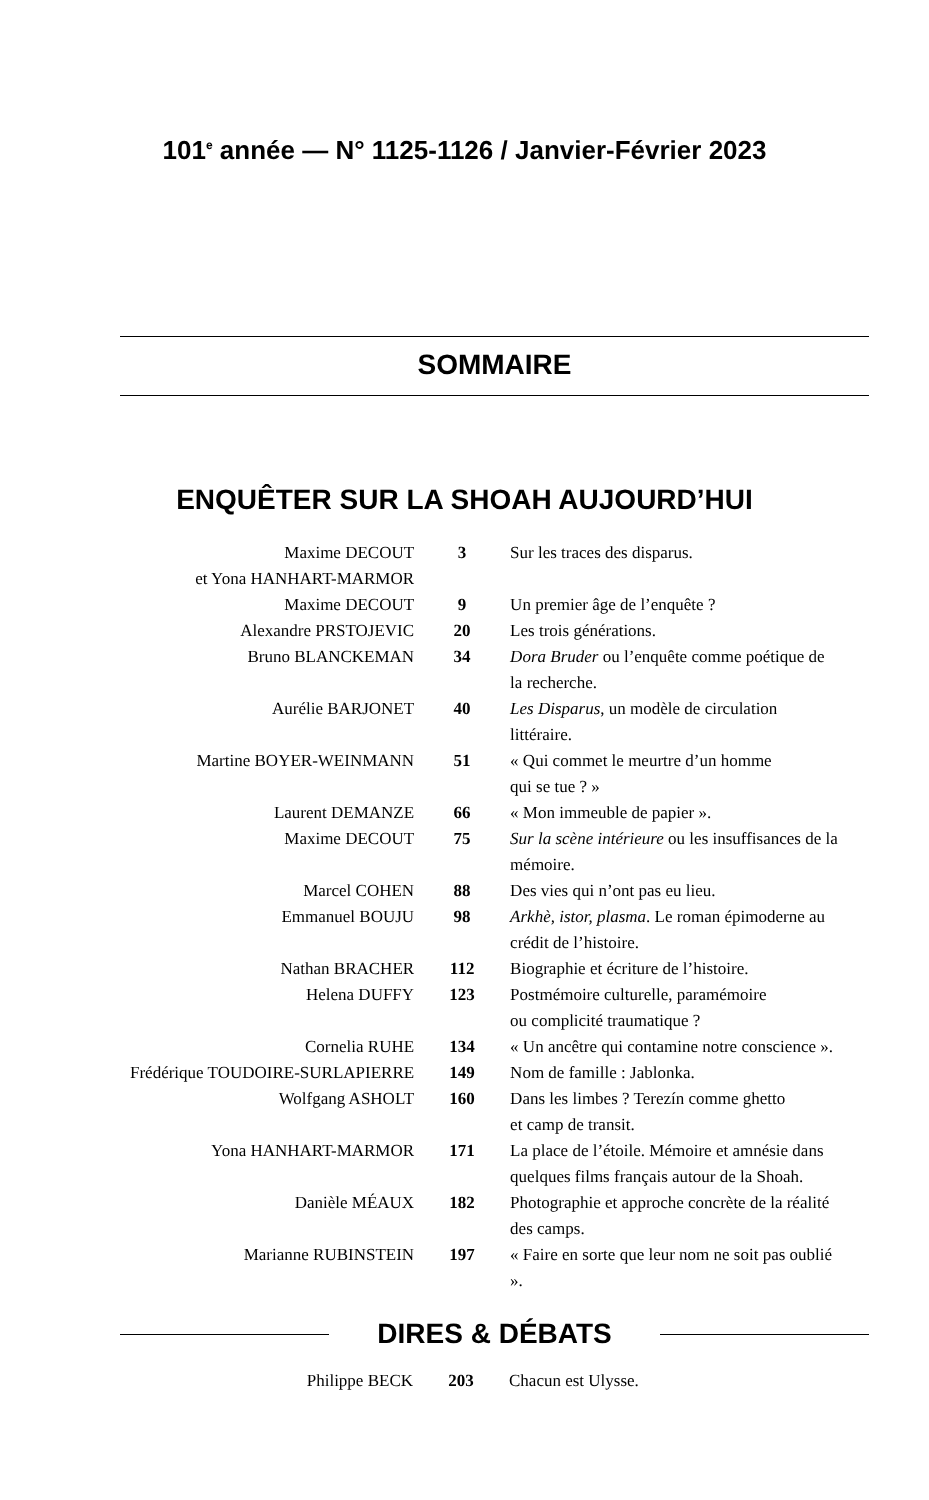101<sup>e</sup> année — N° 1125-1126 / Janvier-Février 2023
SOMMAIRE
ENQUÊTER SUR LA SHOAH AUJOURD’HUI
| Maxime DECOUT et Yona HANHART-MARMOR | 3 | Sur les traces des disparus. |
| Maxime DECOUT | 9 | Un premier âge de l’enquête ? |
| Alexandre PRSTOJEVIC | 20 | Les trois générations. |
| Bruno BLANCKEMAN | 34 | Dora Bruder ou l’enquête comme poétique de la recherche. |
| Aurélie BARJONET | 40 | Les Disparus , un modèle de circulation littéraire. |
| Martine BOYER-WEINMANN | 51 | « Qui commet le meurtre d’un homme qui se tue ? » |
| Laurent DEMANZE | 66 | « Mon immeuble de papier ». |
| Maxime DECOUT | 75 | Sur la scène intérieure ou les insuffisances de la mémoire. |
| Marcel COHEN | 88 | Des vies qui n’ont pas eu lieu. |
| Emmanuel BOUJU | 98 | Arkhè, istor, plasma . Le roman épimoderne au crédit de l’histoire. |
| Nathan BRACHER | 112 | Biographie et écriture de l’histoire. |
| Helena DUFFY | 123 | Postmémoire culturelle, paramémoire ou complicité traumatique ? |
| Cornelia RUHE | 134 | « Un ancêtre qui contamine notre conscience ». |
| Frédérique TOUDOIRE-SURLAPIERRE | 149 | Nom de famille : Jablonka. |
| Wolfgang ASHOLT | 160 | Dans les limbes ? Terezín comme ghetto et camp de transit. |
| Yona HANHART-MARMOR | 171 | La place de l’étoile. Mémoire et amnésie dans quelques films français autour de la Shoah. |
| Danièle MÉAUX | 182 | Photographie et approche concrète de la réalité des camps. |
| Marianne RUBINSTEIN | 197 | « Faire en sorte que leur nom ne soit pas oublié ». |
DIRES & DÉBATS
| Philippe BECK | 203 | Chacun est Ulysse. |